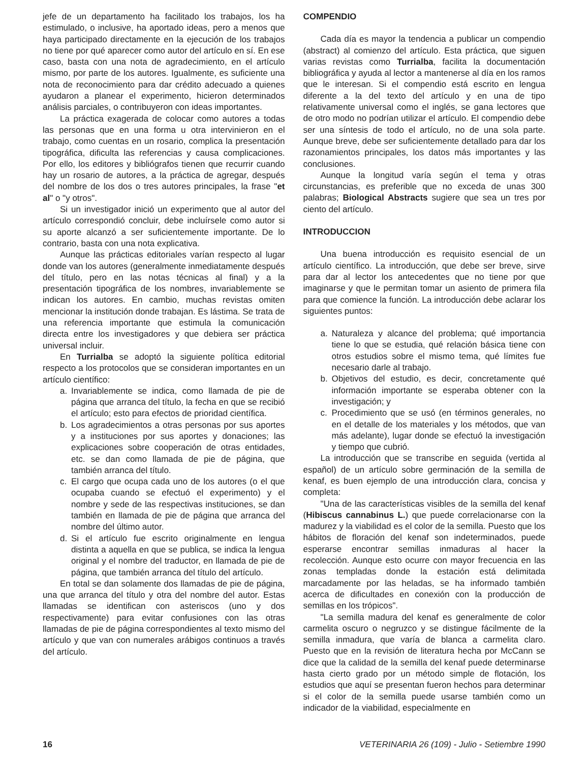jefe de un departamento ha facilitado los trabajos, los ha estimulado, o inclusive, ha aportado ideas, pero a menos que haya participado directamente en la ejecución de los trabajos no tiene por qué aparecer como autor del artículo en sí. En ese caso, basta con una nota de agradecimiento, en el artículo mismo, por parte de los autores. Igualmente, es suficiente una nota de reconocimiento para dar crédito adecuado a quienes ayudaron a planear el experimento, hicieron determinados análisis parciales, o contribuyeron con ideas importantes.
La práctica exagerada de colocar como autores a todas las personas que en una forma u otra intervinieron en el trabajo, como cuentas en un rosario, complica la presentación tipográfica, dificulta las referencias y causa complicaciones. Por ello, los editores y bibliógrafos tienen que recurrir cuando hay un rosario de autores, a la práctica de agregar, después del nombre de los dos o tres autores principales, la frase "et al" o "y otros".
Si un investigador inició un experimento que al autor del artículo correspondió concluir, debe incluírsele como autor si su aporte alcanzó a ser suficientemente importante. De lo contrario, basta con una nota explicativa.
Aunque las prácticas editoriales varían respecto al lugar donde van los autores (generalmente inmediatamente después del título, pero en las notas técnicas al final) y a la presentación tipográfica de los nombres, invariablemente se indican los autores. En cambio, muchas revistas omiten mencionar la institución donde trabajan. Es lástima. Se trata de una referencia importante que estimula la comunicación directa entre los investigadores y que debiera ser práctica universal incluir.
En Turrialba se adoptó la siguiente política editorial respecto a los protocolos que se consideran importantes en un artículo científico:
a. Invariablemente se indica, como llamada de pie de página que arranca del título, la fecha en que se recibió el artículo; esto para efectos de prioridad científica.
b. Los agradecimientos a otras personas por sus aportes y a instituciones por sus aportes y donaciones; las explicaciones sobre cooperación de otras entidades, etc. se dan como llamada de pie de página, que también arranca del título.
c. El cargo que ocupa cada uno de los autores (o el que ocupaba cuando se efectuó el experimento) y el nombre y sede de las respectivas instituciones, se dan también en llamada de pie de página que arranca del nombre del último autor.
d. Si el artículo fue escrito originalmente en lengua distinta a aquella en que se publica, se indica la lengua original y el nombre del traductor, en llamada de pie de página, que también arranca del título del artículo.
En total se dan solamente dos llamadas de pie de página, una que arranca del título y otra del nombre del autor. Estas llamadas se identifican con asteriscos (uno y dos respectivamente) para evitar confusiones con las otras llamadas de pie de página correspondientes al texto mismo del artículo y que van con numerales arábigos continuos a través del artículo.
COMPENDIO
Cada día es mayor la tendencia a publicar un compendio (abstract) al comienzo del artículo. Esta práctica, que siguen varias revistas como Turrialba, facilita la documentación bibliográfica y ayuda al lector a mantenerse al día en los ramos que le interesan. Si el compendio está escrito en lengua diferente a la del texto del artículo y en una de tipo relativamente universal como el inglés, se gana lectores que de otro modo no podrían utilizar el artículo. El compendio debe ser una síntesis de todo el artículo, no de una sola parte. Aunque breve, debe ser suficientemente detallado para dar los razonamientos principales, los datos más importantes y las conclusiones.
Aunque la longitud varía según el tema y otras circunstancias, es preferible que no exceda de unas 300 palabras; Biological Abstracts sugiere que sea un tres por ciento del artículo.
INTRODUCCION
Una buena introducción es requisito esencial de un artículo científico. La introducción, que debe ser breve, sirve para dar al lector los antecedentes que no tiene por que imaginarse y que le permitan tomar un asiento de primera fila para que comience la función. La introducción debe aclarar los siguientes puntos:
a. Naturaleza y alcance del problema; qué importancia tiene lo que se estudia, qué relación básica tiene con otros estudios sobre el mismo tema, qué límites fue necesario darle al trabajo.
b. Objetivos del estudio, es decir, concretamente qué información importante se esperaba obtener con la investigación; y
c. Procedimiento que se usó (en términos generales, no en el detalle de los materiales y los métodos, que van más adelante), lugar donde se efectuó la investigación y tiempo que cubrió.
La introducción que se transcribe en seguida (vertida al español) de un artículo sobre germinación de la semilla de kenaf, es buen ejemplo de una introducción clara, concisa y completa:
"Una de las características visibles de la semilla del kenaf (Hibiscus cannabinus L.) que puede correlacionarse con la madurez y la viabilidad es el color de la semilla. Puesto que los hábitos de floración del kenaf son indeterminados, puede esperarse encontrar semillas inmaduras al hacer la recolección. Aunque esto ocurre con mayor frecuencia en las zonas templadas donde la estación está delimitada marcadamente por las heladas, se ha informado también acerca de dificultades en conexión con la producción de semillas en los trópicos".
"La semilla madura del kenaf es generalmente de color carmelita oscuro o negruzco y se distingue fácilmente de la semilla inmadura, que varía de blanca a carmelita claro. Puesto que en la revisión de literatura hecha por McCann se dice que la calidad de la semilla del kenaf puede determinarse hasta cierto grado por un método simple de flotación, los estudios que aquí se presentan fueron hechos para determinar si el color de la semilla puede usarse también como un indicador de la viabilidad, especialmente en
16 VETERINARIA 26 (109) - Julio - Setiembre 1990